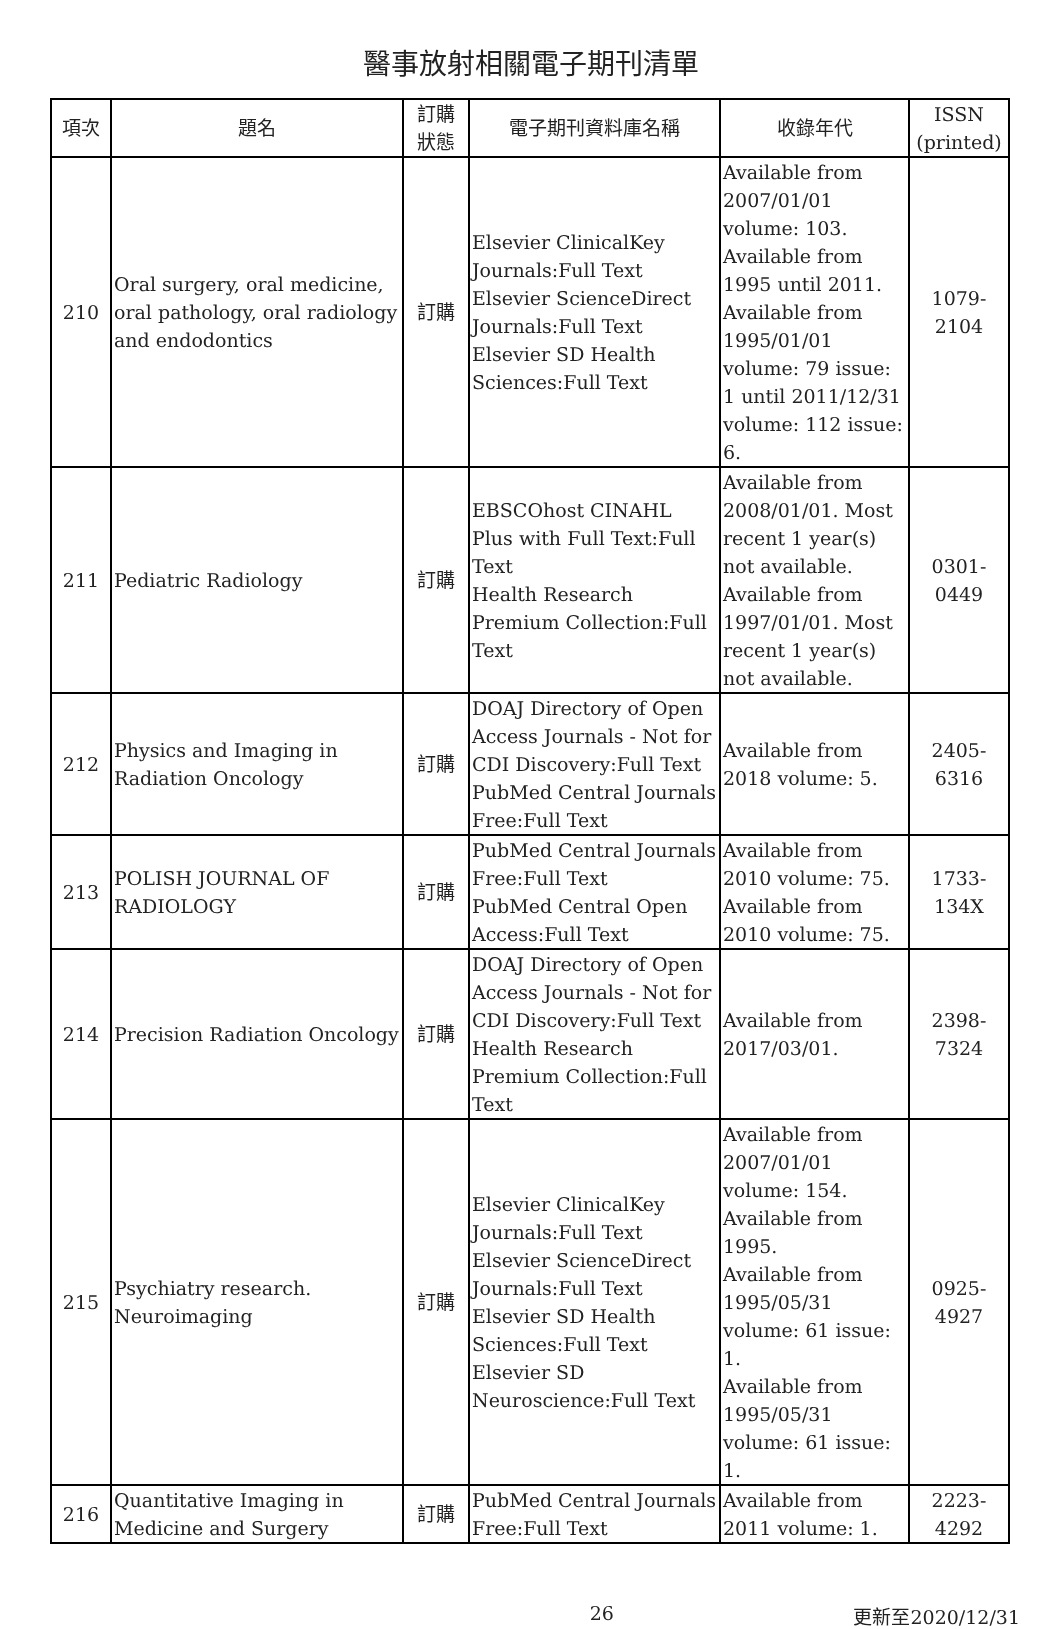醫事放射相關電子期刊清單
| 項次 | 題名 | 訂購 狀態 | 電子期刊資料庫名稱 | 收錄年代 | ISSN (printed) |
| --- | --- | --- | --- | --- | --- |
| 210 | Oral surgery, oral medicine, oral pathology, oral radiology and endodontics | 訂購 | Elsevier ClinicalKey Journals:Full Text Elsevier ScienceDirect Journals:Full Text Elsevier SD Health Sciences:Full Text | Available from 2007/01/01 volume: 103. Available from 1995 until 2011. Available from 1995/01/01 volume: 79 issue: 1 until 2011/12/31 volume: 112 issue: 6. | 1079-2104 |
| 211 | Pediatric Radiology | 訂購 | EBSCOhost CINAHL Plus with Full Text:Full Text Health Research Premium Collection:Full Text | Available from 2008/01/01. Most recent 1 year(s) not available. Available from 1997/01/01. Most recent 1 year(s) not available. | 0301-0449 |
| 212 | Physics and Imaging in Radiation Oncology | 訂購 | DOAJ Directory of Open Access Journals - Not for CDI Discovery:Full Text PubMed Central Journals Free:Full Text | Available from 2018 volume: 5. | 2405-6316 |
| 213 | POLISH JOURNAL OF RADIOLOGY | 訂購 | PubMed Central Journals Free:Full Text PubMed Central Open Access:Full Text | Available from 2010 volume: 75. Available from 2010 volume: 75. | 1733-134X |
| 214 | Precision Radiation Oncology | 訂購 | DOAJ Directory of Open Access Journals - Not for CDI Discovery:Full Text Health Research Premium Collection:Full Text | Available from 2017/03/01. | 2398-7324 |
| 215 | Psychiatry research. Neuroimaging | 訂購 | Elsevier ClinicalKey Journals:Full Text Elsevier ScienceDirect Journals:Full Text Elsevier SD Health Sciences:Full Text Elsevier SD Neuroscience:Full Text | Available from 2007/01/01 volume: 154. Available from 1995. Available from 1995/05/31 volume: 61 issue: 1. Available from 1995/05/31 volume: 61 issue: 1. | 0925-4927 |
| 216 | Quantitative Imaging in Medicine and Surgery | 訂購 | PubMed Central Journals Free:Full Text | Available from 2011 volume: 1. | 2223-4292 |
26 更新至2020/12/31